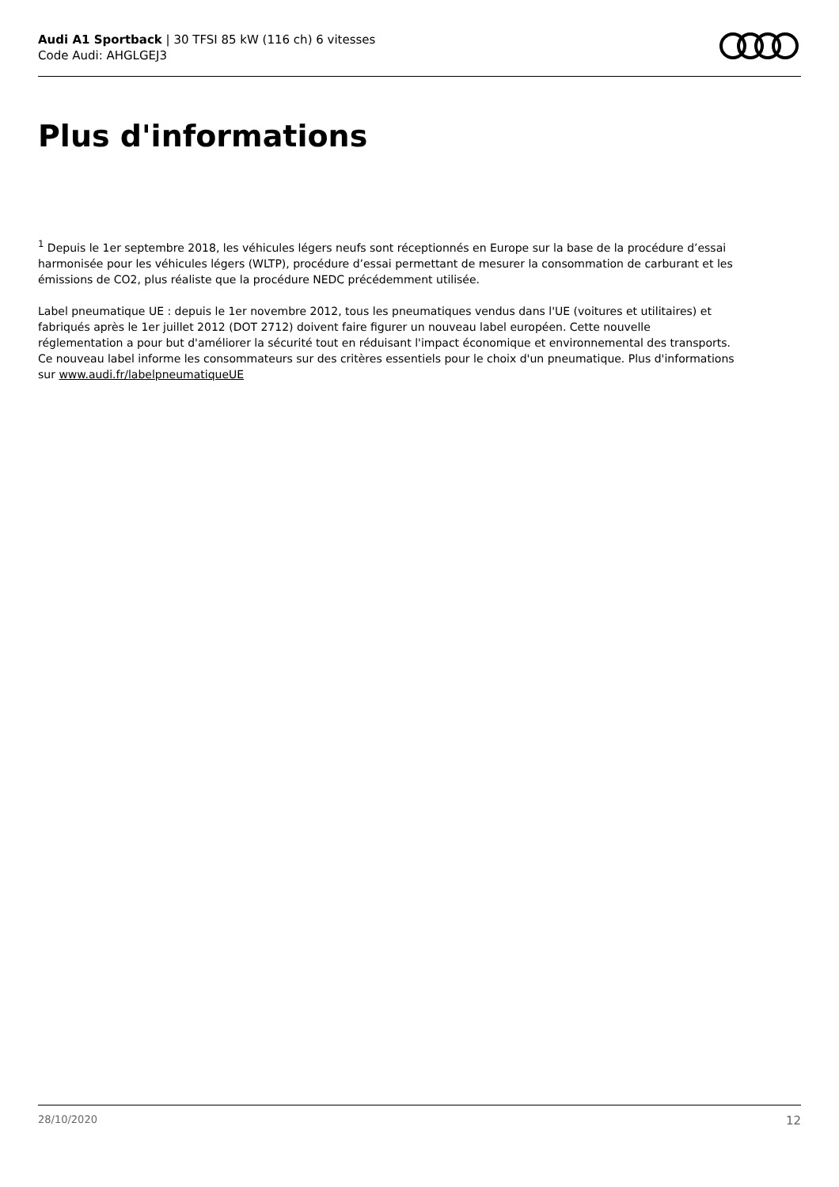Audi A1 Sportback | 30 TFSI 85 kW (116 ch) 6 vitesses
Code Audi: AHGLGEJ3
Plus d'informations
<sup>1</sup> Depuis le 1er septembre 2018, les véhicules légers neufs sont réceptionnés en Europe sur la base de la procédure d’essai harmonisée pour les véhicules légers (WLTP), procédure d’essai permettant de mesurer la consommation de carburant et les émissions de CO2, plus réaliste que la procédure NEDC précédemment utilisée.
Label pneumatique UE : depuis le 1er novembre 2012, tous les pneumatiques vendus dans l'UE (voitures et utilitaires) et fabriqués après le 1er juillet 2012 (DOT 2712) doivent faire figurer un nouveau label européen. Cette nouvelle réglementation a pour but d'améliorer la sécurité tout en réduisant l'impact économique et environnemental des transports. Ce nouveau label informe les consommateurs sur des critères essentiels pour le choix d'un pneumatique. Plus d'informations sur www.audi.fr/labelpneumatiqueUE
28/10/2020 12